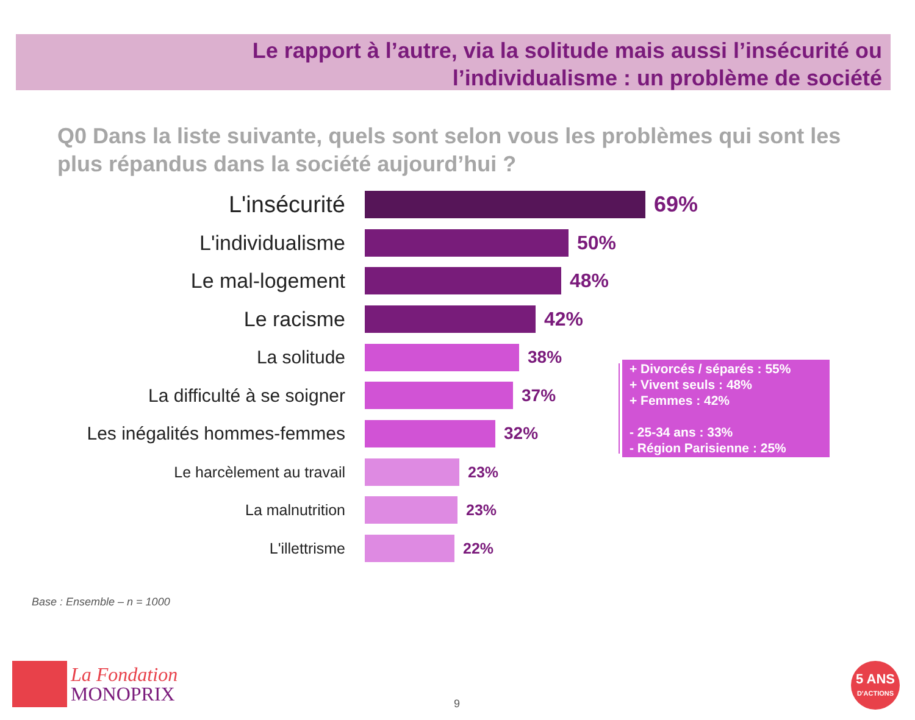Le rapport à l’autre, via la solitude mais aussi l’insécurité ou
l’individualisme : un problème de société
Q0 Dans la liste suivante, quels sont selon vous les problèmes qui sont les plus répandus dans la société aujourd’hui ?
L'insécurité 69%
L'individualisme 50%
Le mal-logement 48%
Le racisme 42%
La solitude 38%
La difficulté à se soigner 37%
Les inégalités hommes-femmes 32%
Le harcèlement au travail 23%
La malnutrition 23%
L'illettrisme 22%
+ Divorcés / séparés : 55%
+ Vivent seuls : 48%
+ Femmes : 42%
- 25-34 ans : 33%
- Région Parisienne : 25%
Base : Ensemble – n = 1000
La Fondation
MONOPRIX
9
5 ANS
D'ACTIONS